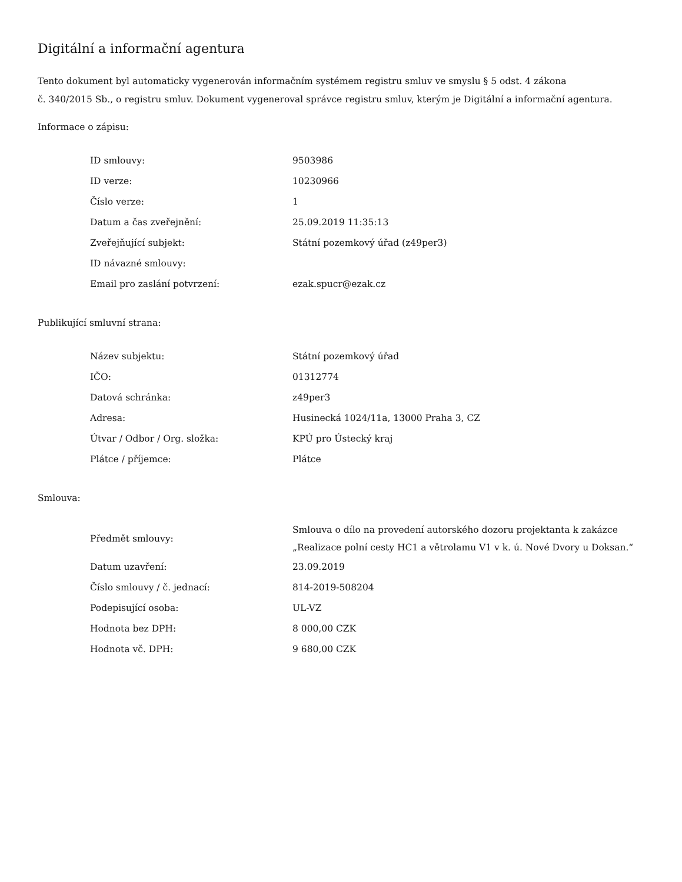Digitální a informační agentura
Tento dokument byl automaticky vygenerován informačním systémem registru smluv ve smyslu § 5 odst. 4 zákona
č. 340/2015 Sb., o registru smluv. Dokument vygeneroval správce registru smluv, kterým je Digitální a informační agentura.
Informace o zápisu:
| ID smlouvy: | 9503986 |
| ID verze: | 10230966 |
| Číslo verze: | 1 |
| Datum a čas zveřejnění: | 25.09.2019 11:35:13 |
| Zveřejňující subjekt: | Státní pozemkový úřad (z49per3) |
| ID návazné smlouvy: | |
| Email pro zaslání potvrzení: | ezak.spucr@ezak.cz |
Publikující smluvní strana:
| Název subjektu: | Státní pozemkový úřad |
| IČO: | 01312774 |
| Datová schránka: | z49per3 |
| Adresa: | Husinecká 1024/11a, 13000 Praha 3, CZ |
| Útvar / Odbor / Org. složka: | KPÚ pro Ústecký kraj |
| Plátce / příjemce: | Plátce |
Smlouva:
| Předmět smlouvy: | Smlouva o dílo na provedení autorského dozoru projektanta k zakázce „Realizace polní cesty HC1 a větrolamu V1 v k. ú. Nové Dvory u Doksan.“ |
| Datum uzavření: | 23.09.2019 |
| Číslo smlouvy / č. jednací: | 814-2019-508204 |
| Podepisující osoba: | UL-VZ |
| Hodnota bez DPH: | 8 000,00 CZK |
| Hodnota vč. DPH: | 9 680,00 CZK |